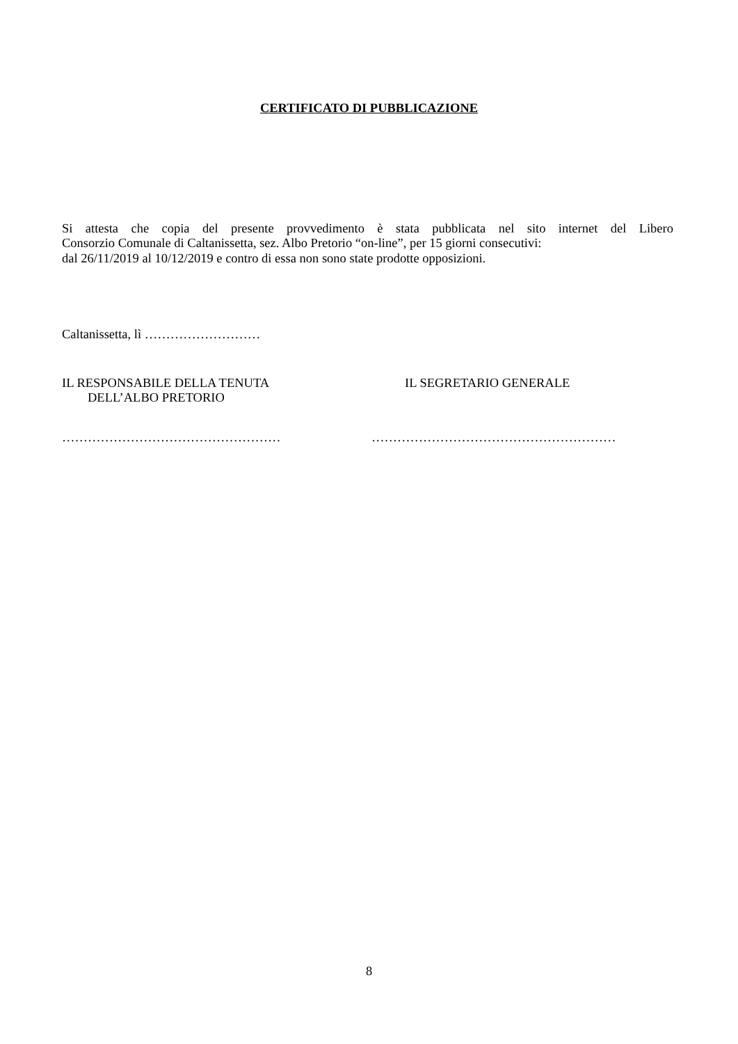CERTIFICATO DI PUBBLICAZIONE
Si attesta che copia del presente provvedimento è stata pubblicata nel sito internet del Libero
Consorzio Comunale di Caltanissetta, sez. Albo Pretorio “on-line”, per 15 giorni consecutivi:
dal 26/11/2019 al 10/12/2019 e contro di essa non sono state prodotte opposizioni.
Caltanissetta, lì ………………………
IL RESPONSABILE DELLA TENUTA
DELL’ALBO PRETORIO
IL SEGRETARIO GENERALE
…………………………………………… …………………………………………………
8